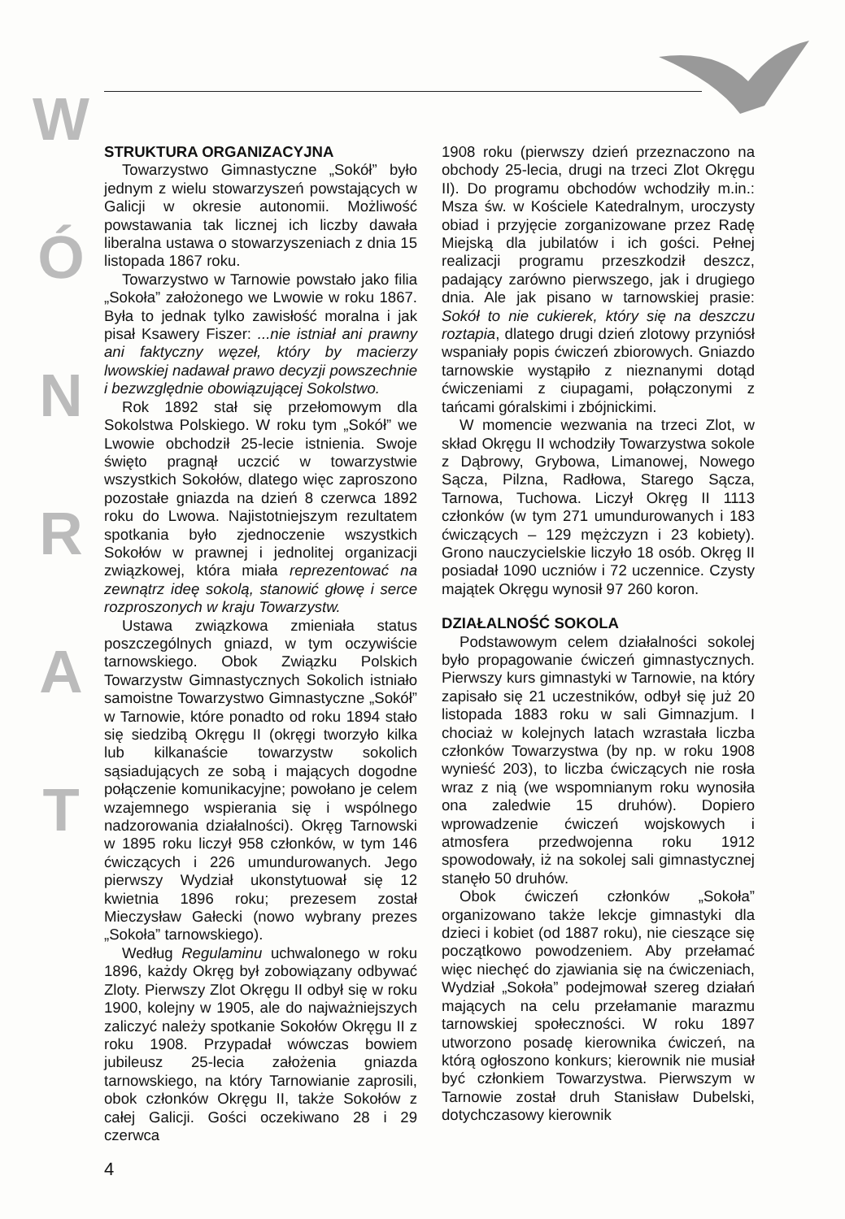W
Ó
N
R
A
T
STRUKTURA ORGANIZACYJNA
Towarzystwo Gimnastyczne „Sokół” było jednym z wielu stowarzyszeń powstających w Galicji w okresie autonomii. Możliwość powstawania tak licznej ich liczby dawała liberalna ustawa o stowarzyszeniach z dnia 15 listopada 1867 roku.
Towarzystwo w Tarnowie powstało jako filia „Sokoła” założonego we Lwowie w roku 1867. Była to jednak tylko zawisłość moralna i jak pisał Ksawery Fiszer: ...nie istniał ani prawny ani faktyczny węzeł, który by macierzy lwowskiej nadawał prawo decyzji powszechnie i bezwzględnie obowiązującej Sokolstwo.
Rok 1892 stał się przełomowym dla Sokolstwa Polskiego. W roku tym „Sokół” we Lwowie obchodził 25-lecie istnienia. Swoje święto pragnął uczcić w towarzystwie wszystkich Sokołów, dlatego więc zaproszono pozostałe gniazda na dzień 8 czerwca 1892 roku do Lwowa. Najistotniejszym rezultatem spotkania było zjednoczenie wszystkich Sokołów w prawnej i jednolitej organizacji związkowej, która miała reprezentować na zewnątrz ideę sokolą, stanowić głowę i serce rozproszonych w kraju Towarzystw.
Ustawa związkowa zmieniała status poszczególnych gniazd, w tym oczywiście tarnowskiego. Obok Związku Polskich Towarzystw Gimnastycznych Sokolich istniało samoistne Towarzystwo Gimnastyczne „Sokół” w Tarnowie, które ponadto od roku 1894 stało się siedzibą Okręgu II (okręgi tworzyło kilka lub kilkanaście towarzystw sokolich sąsiadujących ze sobą i mających dogodne połączenie komunikacyjne; powołano je celem wzajemnego wspierania się i wspólnego nadzorowania działalności). Okręg Tarnowski w 1895 roku liczył 958 członków, w tym 146 ćwiczących i 226 umundurowanych. Jego pierwszy Wydział ukonstytuował się 12 kwietnia 1896 roku; prezesem został Mieczysław Gałecki (nowo wybrany prezes „Sokoła” tarnowskiego).
Według Regulaminu uchwalonego w roku 1896, każdy Okręg był zobowiązany odbywać Zloty. Pierwszy Zlot Okręgu II odbył się w roku 1900, kolejny w 1905, ale do najważniejszych zaliczyć należy spotkanie Sokołów Okręgu II z roku 1908. Przypadał wówczas bowiem jubileusz 25-lecia założenia gniazda tarnowskiego, na który Tarnowianie zaprosili, obok członków Okręgu II, także Sokołów z całej Galicji. Gości oczekiwano 28 i 29 czerwca
1908 roku (pierwszy dzień przeznaczono na obchody 25-lecia, drugi na trzeci Zlot Okręgu II). Do programu obchodów wchodziły m.in.: Msza św. w Kościele Katedralnym, uroczysty obiad i przyjęcie zorganizowane przez Radę Miejską dla jubilatów i ich gości. Pełnej realizacji programu przeszkodził deszcz, padający zarówno pierwszego, jak i drugiego dnia. Ale jak pisano w tarnowskiej prasie: Sokół to nie cukierek, który się na deszczu roztapia, dlatego drugi dzień zlotowy przyniósł wspaniały popis ćwiczeń zbiorowych. Gniazdo tarnowskie wystąpiło z nieznanymi dotąd ćwiczeniami z ciupagami, połączonymi z tańcami góralskimi i zbójnickimi.
W momencie wezwania na trzeci Zlot, w skład Okręgu II wchodziły Towarzystwa sokole z Dąbrowy, Grybowa, Limanowej, Nowego Sącza, Pilzna, Radłowa, Starego Sącza, Tarnowa, Tuchowa. Liczył Okręg II 1113 członków (w tym 271 umundurowanych i 183 ćwiczących – 129 mężczyzn i 23 kobiety). Grono nauczycielskie liczyło 18 osób. Okręg II posiadał 1090 uczniów i 72 uczennice. Czysty majątek Okręgu wynosił 97 260 koron.
DZIAŁALNOŚĆ SOKOLA
Podstawowym celem działalności sokolej było propagowanie ćwiczeń gimnastycznych. Pierwszy kurs gimnastyki w Tarnowie, na który zapisało się 21 uczestników, odbył się już 20 listopada 1883 roku w sali Gimnazjum. I chociaż w kolejnych latach wzrastała liczba członków Towarzystwa (by np. w roku 1908 wynieść 203), to liczba ćwiczących nie rosła wraz z nią (we wspomnianym roku wynosiła ona zaledwie 15 druhów). Dopiero wprowadzenie ćwiczeń wojskowych i atmosfera przedwojenna roku 1912 spowodowały, iż na sokolej sali gimnastycznej stanęło 50 druhów.
Obok ćwiczeń członków „Sokoła” organizowano także lekcje gimnastyki dla dzieci i kobiet (od 1887 roku), nie cieszące się początkowo powodzeniem. Aby przełamać więc niechęć do zjawiania się na ćwiczeniach, Wydział „Sokoła” podejmował szereg działań mających na celu przełamanie marazmu tarnowskiej społeczności. W roku 1897 utworzono posadę kierownika ćwiczeń, na którą ogłoszono konkurs; kierownik nie musiał być członkiem Towarzystwa. Pierwszym w Tarnowie został druh Stanisław Dubelski, dotychczasowy kierownik
4